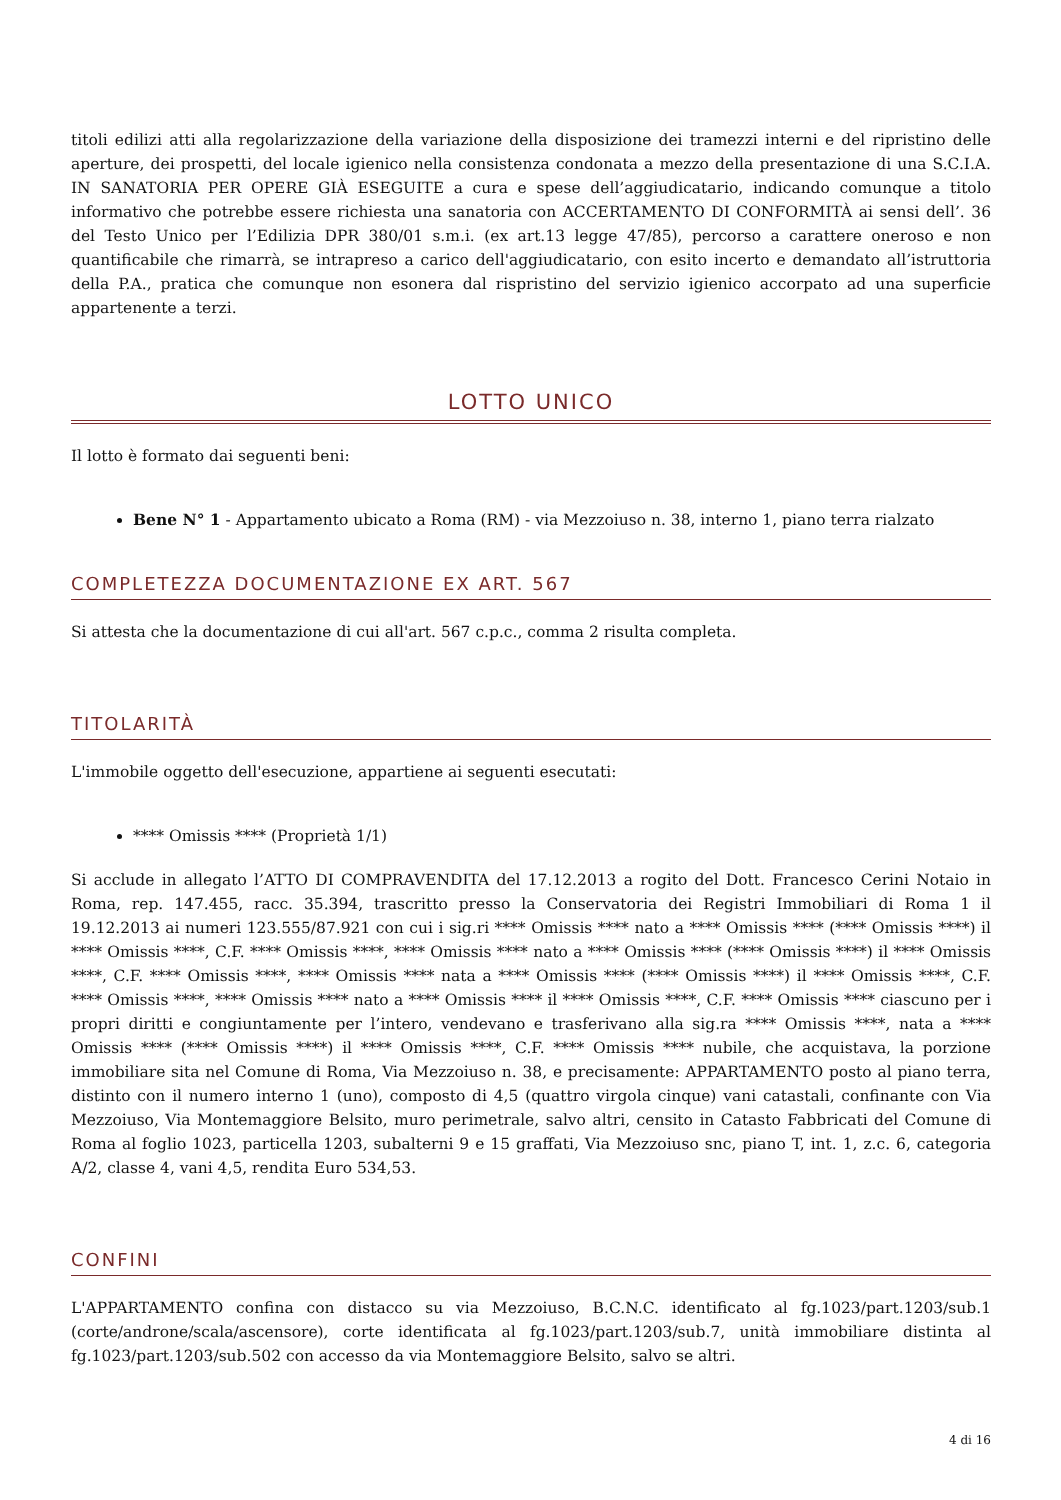titoli edilizi atti alla regolarizzazione della variazione della disposizione dei tramezzi interni e del ripristino delle aperture, dei prospetti, del locale igienico nella consistenza condonata a mezzo della presentazione di una S.C.I.A. IN SANATORIA PER OPERE GIÀ ESEGUITE a cura e spese dell’aggiudicatario, indicando comunque a titolo informativo che potrebbe essere richiesta una sanatoria con ACCERTAMENTO DI CONFORMITÀ ai sensi dell’. 36 del Testo Unico per l’Edilizia DPR 380/01 s.m.i. (ex art.13 legge 47/85), percorso a carattere oneroso e non quantificabile che rimarrà, se intrapreso a carico dell'aggiudicatario, con esito incerto e demandato all’istruttoria della P.A., pratica che comunque non esonera dal rispristino del servizio igienico accorpato ad una superficie appartenente a terzi.
LOTTO UNICO
Il lotto è formato dai seguenti beni:
Bene N° 1 - Appartamento ubicato a Roma (RM) - via Mezzoiuso n. 38, interno 1, piano terra rialzato
COMPLETEZZA DOCUMENTAZIONE EX ART. 567
Si attesta che la documentazione di cui all'art. 567 c.p.c., comma 2 risulta completa.
TITOLARITÀ
L'immobile oggetto dell'esecuzione, appartiene ai seguenti esecutati:
**** Omissis **** (Proprietà 1/1)
Si acclude in allegato l’ATTO DI COMPRAVENDITA del 17.12.2013 a rogito del Dott. Francesco Cerini Notaio in Roma, rep. 147.455, racc. 35.394, trascritto presso la Conservatoria dei Registri Immobiliari di Roma 1 il 19.12.2013 ai numeri 123.555/87.921 con cui i sig.ri **** Omissis **** nato a **** Omissis **** (**** Omissis ****) il **** Omissis ****, C.F. **** Omissis ****, **** Omissis **** nato a **** Omissis **** (**** Omissis ****) il **** Omissis ****, C.F. **** Omissis ****, **** Omissis **** nata a **** Omissis **** (**** Omissis ****) il **** Omissis ****, C.F. **** Omissis ****, **** Omissis **** nato a **** Omissis **** il **** Omissis ****, C.F. **** Omissis **** ciascuno per i propri diritti e congiuntamente per l’intero, vendevano e trasferivano alla sig.ra **** Omissis ****, nata a **** Omissis **** (**** Omissis ****) il **** Omissis ****, C.F. **** Omissis **** nubile, che acquistava, la porzione immobiliare sita nel Comune di Roma, Via Mezzoiuso n. 38, e precisamente: APPARTAMENTO posto al piano terra, distinto con il numero interno 1 (uno), composto di 4,5 (quattro virgola cinque) vani catastali, confinante con Via Mezzoiuso, Via Montemaggiore Belsito, muro perimetrale, salvo altri, censito in Catasto Fabbricati del Comune di Roma al foglio 1023, particella 1203, subalterni 9 e 15 graffati, Via Mezzoiuso snc, piano T, int. 1, z.c. 6, categoria A/2, classe 4, vani 4,5, rendita Euro 534,53.
CONFINI
L'APPARTAMENTO confina con distacco su via Mezzoiuso, B.C.N.C. identificato al fg.1023/part.1203/sub.1 (corte/androne/scala/ascensore), corte identificata al fg.1023/part.1203/sub.7, unità immobiliare distinta al fg.1023/part.1203/sub.502 con accesso da via Montemaggiore Belsito, salvo se altri.
4 di 16